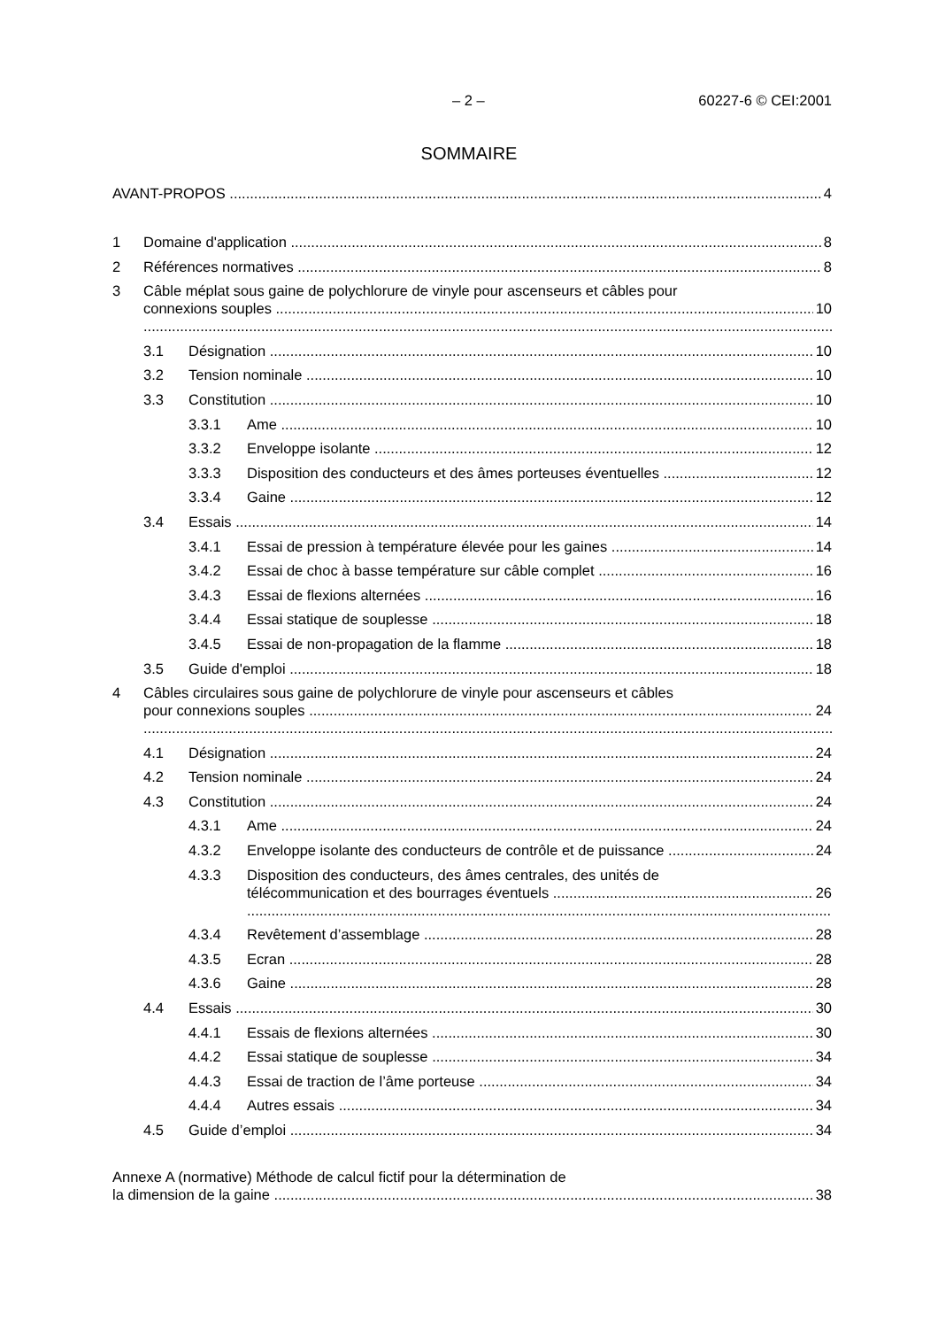– 2 – 60227-6 © CEI:2001
SOMMAIRE
AVANT-PROPOS 4
1 Domaine d'application 8
2 Références normatives 8
3 Câble méplat sous gaine de polychlorure de vinyle pour ascenseurs et câbles pour
connexions souples 10
3.1 Désignation 10
3.2 Tension nominale 10
3.3 Constitution 10
3.3.1 Ame 10
3.3.2 Enveloppe isolante 12
3.3.3 Disposition des conducteurs et des âmes porteuses éventuelles 12
3.3.4 Gaine 12
3.4 Essais 14
3.4.1 Essai de pression à température élevée pour les gaines 14
3.4.2 Essai de choc à basse température sur câble complet 16
3.4.3 Essai de flexions alternées 16
3.4.4 Essai statique de souplesse 18
3.4.5 Essai de non-propagation de la flamme 18
3.5 Guide d'emploi 18
4 Câbles circulaires sous gaine de polychlorure de vinyle pour ascenseurs et câbles
pour connexions souples 24
4.1 Désignation 24
4.2 Tension nominale 24
4.3 Constitution 24
4.3.1 Ame 24
4.3.2 Enveloppe isolante des conducteurs de contrôle et de puissance 24
4.3.3 Disposition des conducteurs, des âmes centrales, des unités de
télécommunication et des bourrages éventuels 26
4.3.4 Revêtement d’assemblage 28
4.3.5 Ecran 28
4.3.6 Gaine 28
4.4 Essais 30
4.4.1 Essais de flexions alternées 30
4.4.2 Essai statique de souplesse 34
4.4.3 Essai de traction de l’âme porteuse 34
4.4.4 Autres essais 34
4.5 Guide d’emploi 34
Annexe A (normative) Méthode de calcul fictif pour la détermination de
la dimension de la gaine 38